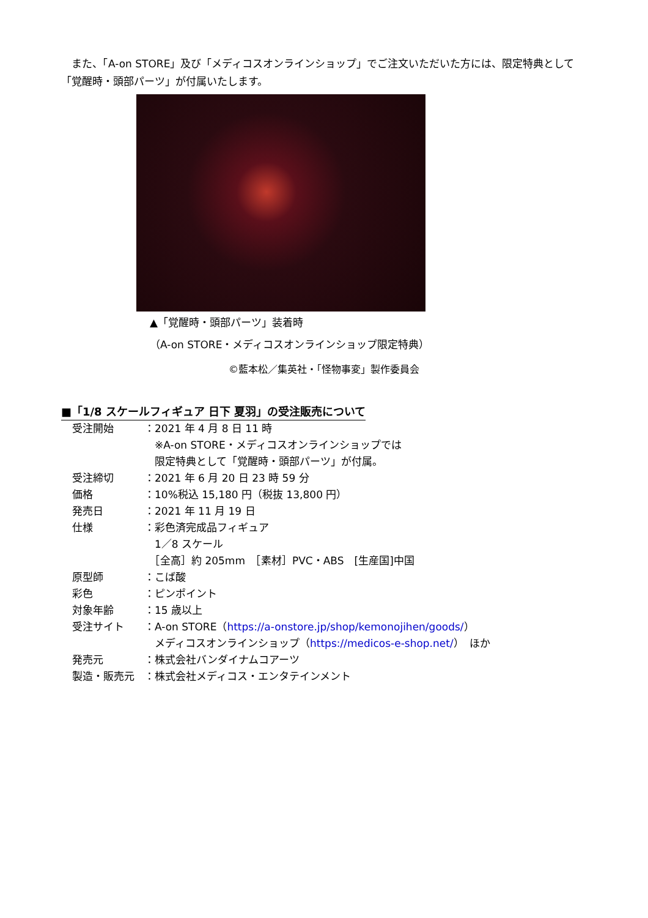また、「A-on STORE」及び「メディコスオンラインショップ」でご注文いただいた方には、限定特典として「覚醒時・頭部パーツ」が付属いたします。
▲「覚醒時・頭部パーツ」装着時
（A-on STORE・メディコスオンラインショップ限定特典）
©藍本松／集英社・「怪物事変」製作委員会
■「1/8 スケールフィギュア 日下 夏羽」の受注販売について
| 受注開始 | ：2021 年 4 月 8 日 11 時 ※A-on STORE・メディコスオンラインショップでは 限定特典として「覚醒時・頭部パーツ」が付属。 |
| 受注締切 | ：2021 年 6 月 20 日 23 時 59 分 |
| 価格 | ：10%税込 15,180 円（税抜 13,800 円） |
| 発売日 | ：2021 年 11 月 19 日 |
| 仕様 | ：彩色済完成品フィギュア 1／8 スケール ［全高］約 205mm ［素材］PVC・ABS [生産国]中国 |
| 原型師 | ：こば酸 |
| 彩色 | ：ピンポイント |
| 対象年齢 | ：15 歳以上 |
| 受注サイト | ：A-on STORE（ https://a-onstore.jp/shop/kemonojihen/goods/ ） メディコスオンラインショップ（ https://medicos-e-shop.net/ ） ほか |
| 発売元 | ：株式会社バンダイナムコアーツ |
| 製造・販売元 | ：株式会社メディコス・エンタテインメント |